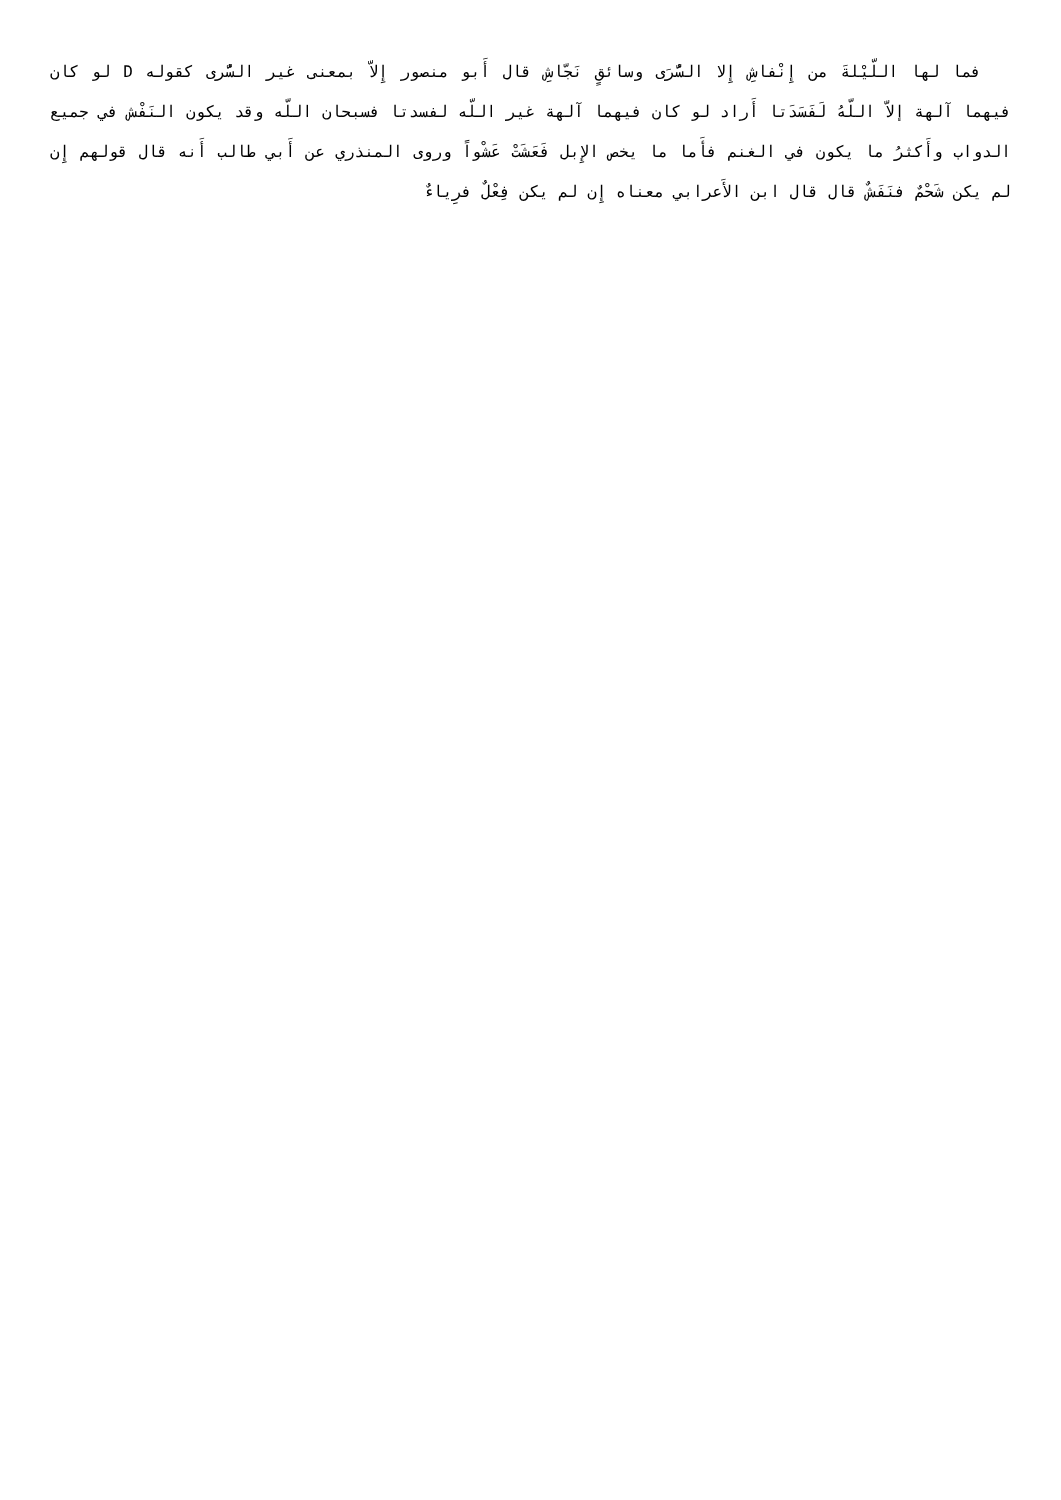فما لها اللّيْلةَ من إِنْفاشِ إِلا السُّرَى وسائقٍ نَجّاشِ قال أَبو منصور إِلاّ بمعنى غير السُّرى كقوله D لو كان فيهما آلهة إلاّ اللّهُ لَفَسَدَتا أَراد لو كان فيهما آلهة غير اللّه لفسدتا فسبحان اللّه وقد يكون النَفْش في جميع الدواب وأَكثرُ ما يكون في الغنم فأَما ما يخص الإِبل فَعَشَتْ عَشْواً وروى المنذري عن أَبي طالب أَنه قال قولهم إِن لم يكن شَحْمٌ فنَفَشٌ قال قال ابن الأَعرابي معناه إِن لم يكن فِعْلٌ فرِياءٌ